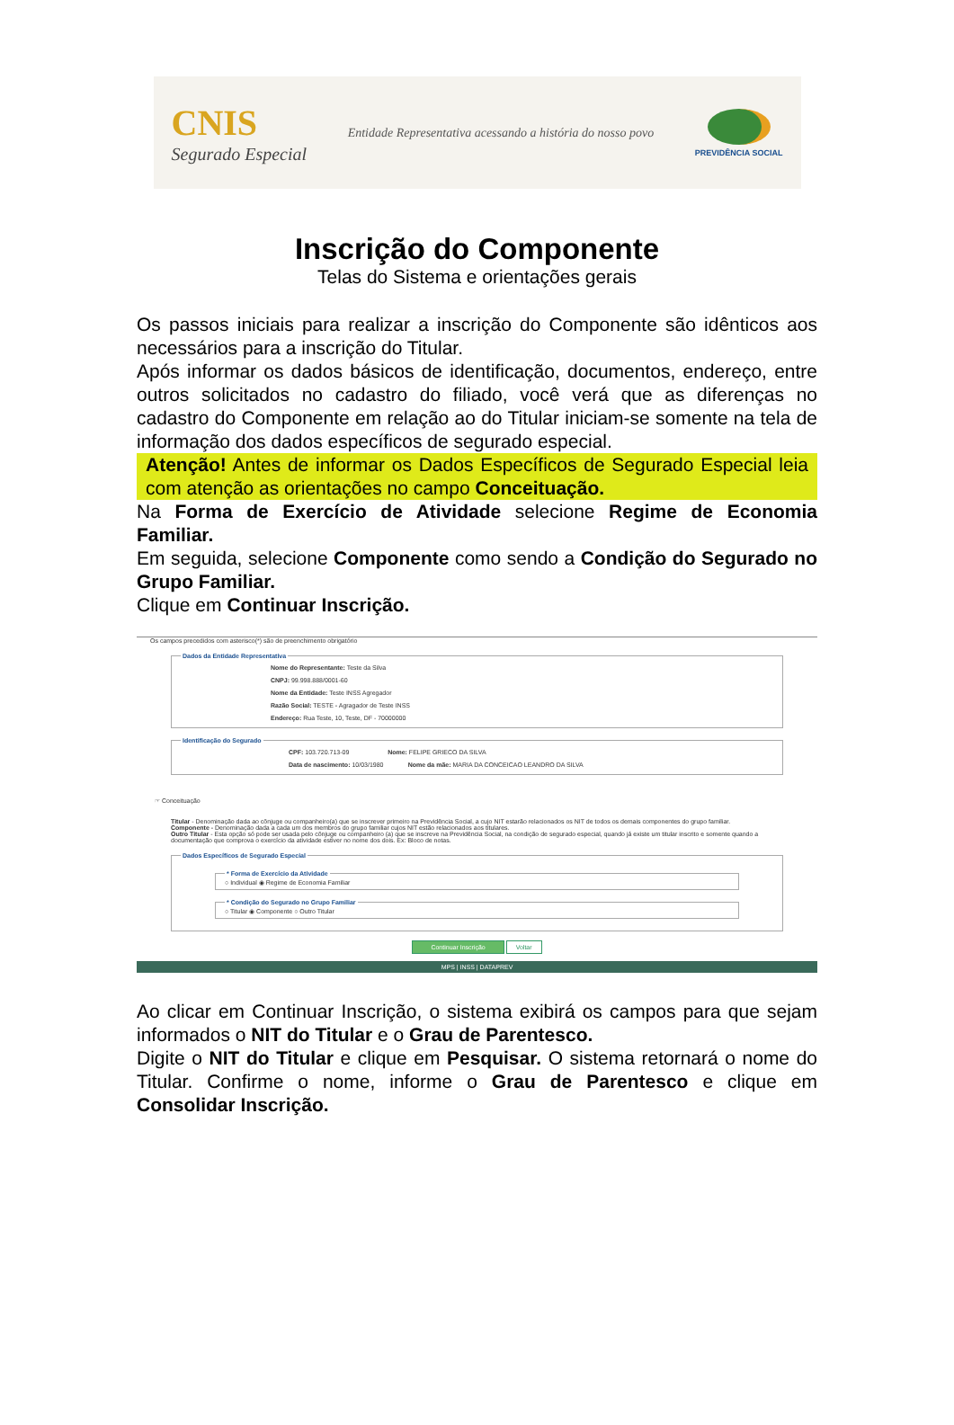CNIS
Segurado Especial
Entidade Representativa acessando a história do nosso povo
PREVIDÊNCIA SOCIAL
Inscrição do Componente
Telas do Sistema e orientações gerais
Os passos iniciais para realizar a inscrição do Componente são idênticos aos necessários para a inscrição do Titular.
Após informar os dados básicos de identificação, documentos, endereço, entre outros solicitados no cadastro do filiado, você verá que as diferenças no cadastro do Componente em relação ao do Titular iniciam-se somente na tela de informação dos dados específicos de segurado especial.
Atenção! Antes de informar os Dados Específicos de Segurado Especial leia com atenção as orientações no campo Conceituação.
Na Forma de Exercício de Atividade selecione Regime de Economia Familiar.
Em seguida, selecione Componente como sendo a Condição do Segurado no Grupo Familiar.
Clique em Continuar Inscrição.
Os campos precedidos com asterisco(*) são de preenchimento obrigatório
Dados da Entidade Representativa
Nome do Representante: Teste da Silva
CNPJ: 99.998.888/0001-60
Nome da Entidade: Teste INSS Agregador
Razão Social: TESTE - Agragador de Teste INSS
Endereço: Rua Teste, 10, Teste, DF - 70000000
Identificação do Segurado
CPF: 103.720.713-09 Nome: FELIPE GRIECO DA SILVA
Data de nascimento: 10/03/1980 Nome da mãe: MARIA DA CONCEICAO LEANDRO DA SILVA
☞ Conceituação
Titular - Denominação dada ao cônjuge ou companheiro(a) que se inscrever primeiro na Previdência Social, a cujo NIT estarão relacionados os NIT de todos os demais componentes do grupo familiar.
Componente - Denominação dada a cada um dos membros do grupo familiar cujos NIT estão relacionados aos titulares.
Outro Titular - Esta opção só pode ser usada pelo cônjuge ou companheiro (a) que se inscreve na Previdência Social, na condição de segurado especial, quando já existe um titular inscrito e somente quando a documentação que comprova o exercício da atividade estiver no nome dos dois. Ex: Bloco de notas.
Dados Específicos de Segurado Especial * Forma de Exercício da Atividade○ Individual ◉ Regime de Economia Familiar * Condição do Segurado no Grupo Familiar○ Titular ◉ Componente ○ Outro Titular
Continuar Inscrição Voltar
MPS | INSS | DATAPREV
Ao clicar em Continuar Inscrição, o sistema exibirá os campos para que sejam informados o NIT do Titular e o Grau de Parentesco.
Digite o NIT do Titular e clique em Pesquisar. O sistema retornará o nome do Titular. Confirme o nome, informe o Grau de Parentesco e clique em Consolidar Inscrição.